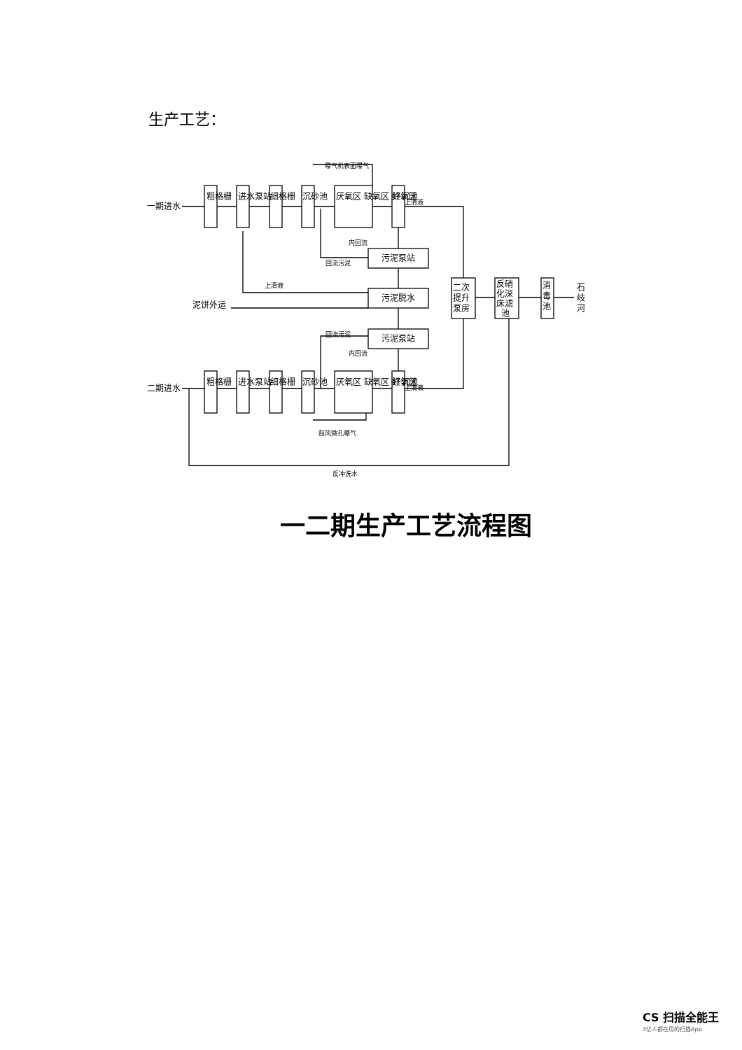生产工艺：
一期进水
二期进水
泥饼外运
污泥泵站
污泥脱水
污泥泵站
曝气机表面曝气
上清液
上清液
内回流
回流污泥
上清液
回流污泥
内回流
鼓风微孔曝气
反冲洗水
粗格栅
进水泵站
细格栅
沉砂池
厌氧区 缺氧区 好氧区
终沉池
粗格栅
进水泵站
细格栅
沉砂池
厌氧区 缺氧区 好氧区
终沉池
二次
提升
泵房
反硝
化深
床滤
池
消
毒
池
石
岐
河
一二期生产工艺流程图
CS 扫描全能王
3亿人都在用的扫描App